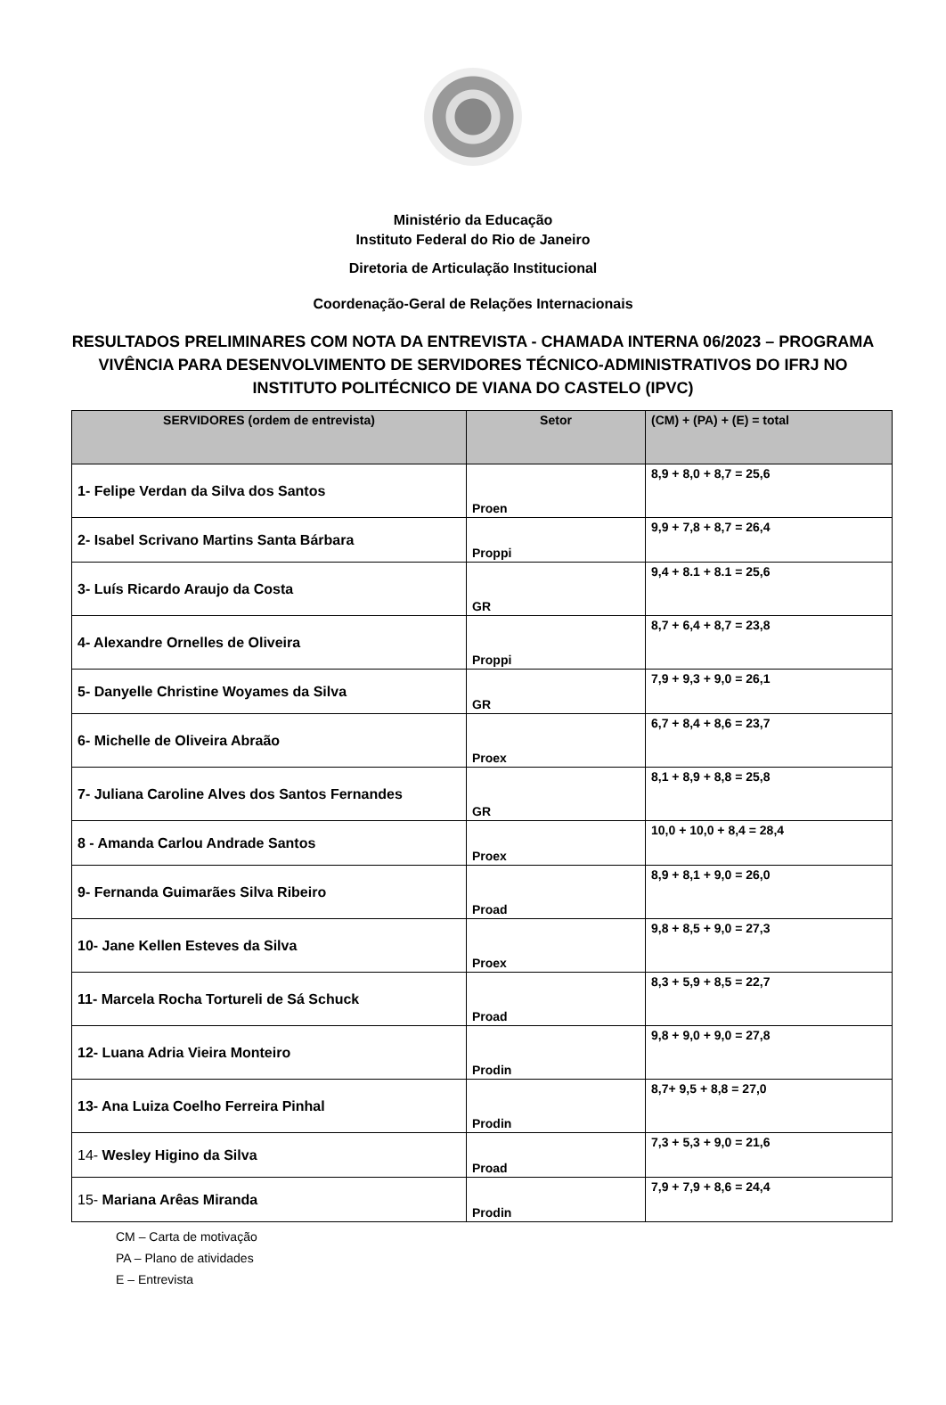Ministério da Educação
Instituto Federal do Rio de Janeiro
Diretoria de Articulação Institucional
Coordenação-Geral de Relações Internacionais
RESULTADOS PRELIMINARES COM NOTA DA ENTREVISTA - CHAMADA INTERNA 06/2023 – PROGRAMA VIVÊNCIA PARA DESENVOLVIMENTO DE SERVIDORES TÉCNICO-ADMINISTRATIVOS DO IFRJ NO INSTITUTO POLITÉCNICO DE VIANA DO CASTELO (IPVC)
| SERVIDORES (ordem de entrevista) | Setor | (CM) + (PA) + (E) = total |
| --- | --- | --- |
| 1- Felipe Verdan da Silva dos Santos | Proen | 8,9 + 8,0 + 8,7 = 25,6 |
| 2- Isabel Scrivano Martins Santa Bárbara | Proppi | 9,9 + 7,8 + 8,7 = 26,4 |
| 3- Luís Ricardo Araujo da Costa | GR | 9,4 + 8.1 + 8.1 = 25,6 |
| 4- Alexandre Ornelles de Oliveira | Proppi | 8,7 + 6,4 + 8,7 = 23,8 |
| 5- Danyelle Christine Woyames da Silva | GR | 7,9 + 9,3 + 9,0 = 26,1 |
| 6- Michelle de Oliveira Abraão | Proex | 6,7 + 8,4 + 8,6 = 23,7 |
| 7- Juliana Caroline Alves dos Santos Fernandes | GR | 8,1 + 8,9 + 8,8 = 25,8 |
| 8 - Amanda Carlou Andrade Santos | Proex | 10,0 + 10,0 + 8,4 = 28,4 |
| 9- Fernanda Guimarães Silva Ribeiro | Proad | 8,9 + 8,1 + 9,0 = 26,0 |
| 10- Jane Kellen Esteves da Silva | Proex | 9,8 + 8,5 + 9,0 = 27,3 |
| 11- Marcela Rocha Tortureli de Sá Schuck | Proad | 8,3 + 5,9 + 8,5 = 22,7 |
| 12- Luana Adria Vieira Monteiro | Prodin | 9,8 + 9,0 + 9,0 = 27,8 |
| 13- Ana Luiza Coelho Ferreira Pinhal | Prodin | 8,7+ 9,5 + 8,8 = 27,0 |
| 14- Wesley Higino da Silva | Proad | 7,3 + 5,3 + 9,0 = 21,6 |
| 15- Mariana Arêas Miranda | Prodin | 7,9 + 7,9 + 8,6 = 24,4 |
CM – Carta de motivação
PA – Plano de atividades
E – Entrevista